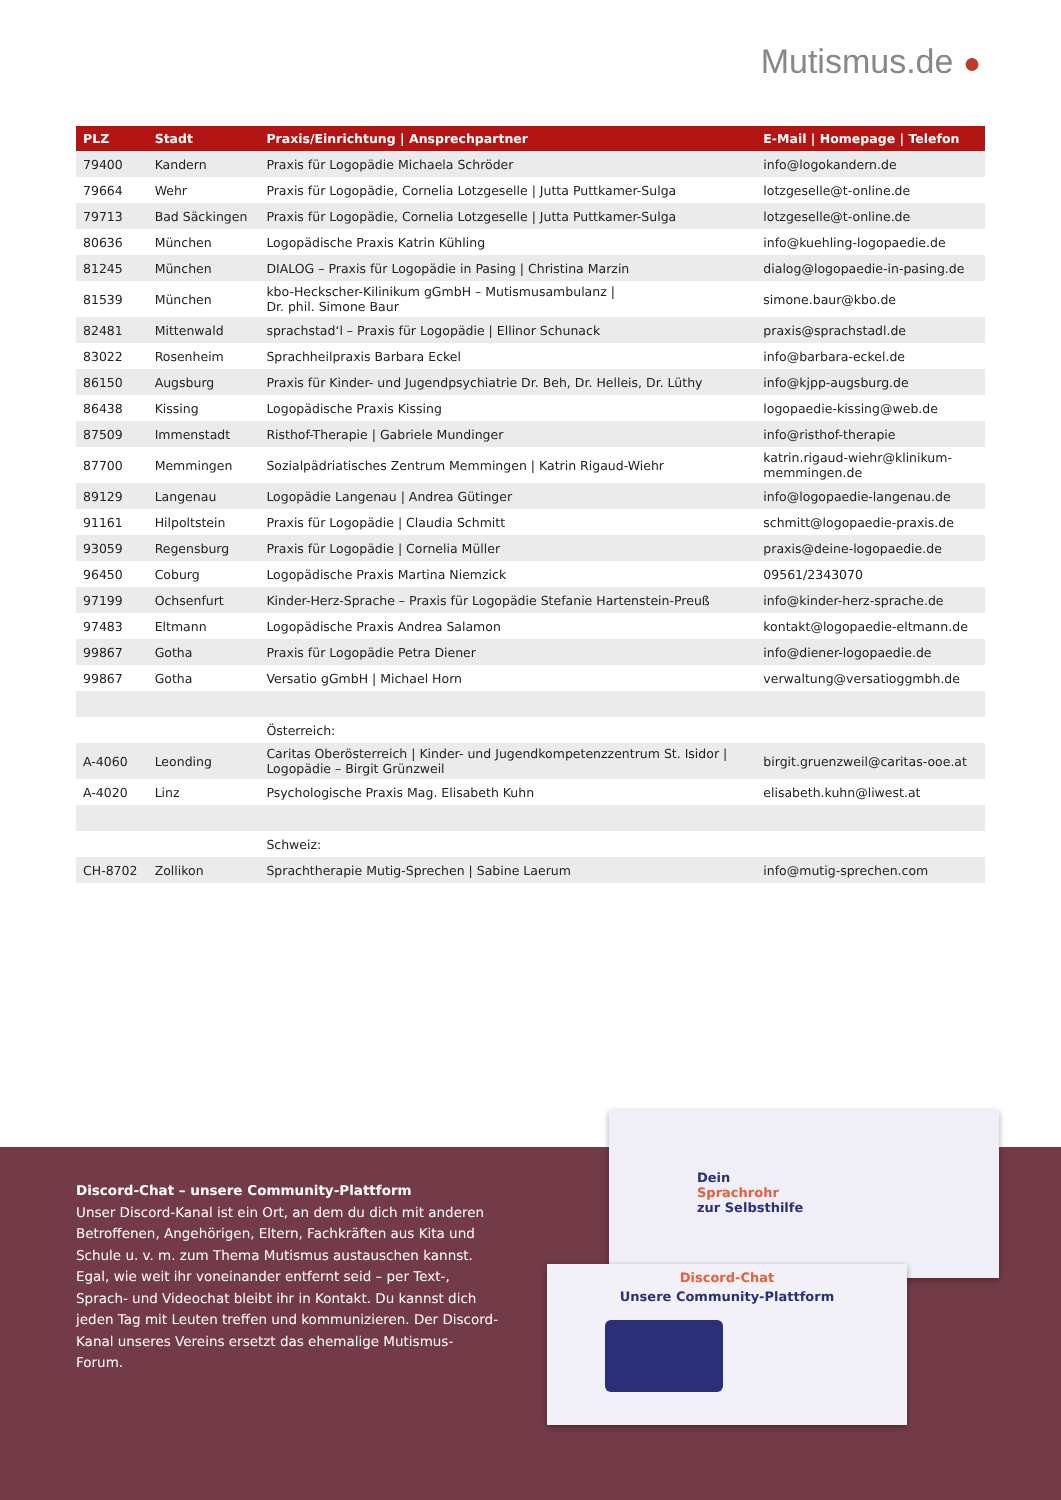Mutismus.de ●
| PLZ | Stadt | Praxis/Einrichtung / Ansprechpartner | E-Mail / Homepage / Telefon |
| --- | --- | --- | --- |
| 79400 | Kandern | Praxis für Logopädie Michaela Schröder | info@logokandern.de |
| 79664 | Wehr | Praxis für Logopädie, Cornelia Lotzgeselle / Jutta Puttkamer-Sulga | lotzgeselle@t-online.de |
| 79713 | Bad Säckingen | Praxis für Logopädie, Cornelia Lotzgeselle / Jutta Puttkamer-Sulga | lotzgeselle@t-online.de |
| 80636 | München | Logopädische Praxis Katrin Kühling | info@kuehling-logopaedie.de |
| 81245 | München | DIALOG – Praxis für Logopädie in Pasing / Christina Marzin | dialog@logopaedie-in-pasing.de |
| 81539 | München | kbo-Heckscher-Kilinikum gGmbH – Mutismusambulanz / Dr. phil. Simone Baur | simone.baur@kbo.de |
| 82481 | Mittenwald | sprachstad‘l – Praxis für Logopädie / Ellinor Schunack | praxis@sprachstadl.de |
| 83022 | Rosenheim | Sprachheilpraxis Barbara Eckel | info@barbara-eckel.de |
| 86150 | Augsburg | Praxis für Kinder- und Jugendpsychiatrie Dr. Beh, Dr. Helleis, Dr. Lüthy | info@kjpp-augsburg.de |
| 86438 | Kissing | Logopädische Praxis Kissing | logopaedie-kissing@web.de |
| 87509 | Immenstadt | Risthof-Therapie / Gabriele Mundinger | info@risthof-therapie |
| 87700 | Memmingen | Sozialpädriatisches Zentrum Memmingen / Katrin Rigaud-Wiehr | katrin.rigaud-wiehr@klinikum- memmingen.de |
| 89129 | Langenau | Logopädie Langenau / Andrea Gütinger | info@logopaedie-langenau.de |
| 91161 | Hilpoltstein | Praxis für Logopädie / Claudia Schmitt | schmitt@logopaedie-praxis.de |
| 93059 | Regensburg | Praxis für Logopädie / Cornelia Müller | praxis@deine-logopaedie.de |
| 96450 | Coburg | Logopädische Praxis Martina Niemzick | 09561/2343070 |
| 97199 | Ochsenfurt | Kinder-Herz-Sprache – Praxis für Logopädie Stefanie Hartenstein-Preuß | info@kinder-herz-sprache.de |
| 97483 | Eltmann | Logopädische Praxis Andrea Salamon | kontakt@logopaedie-eltmann.de |
| 99867 | Gotha | Praxis für Logopädie Petra Diener | info@diener-logopaedie.de |
| 99867 | Gotha | Versatio gGmbH / Michael Horn | verwaltung@versatioggmbh.de |
| | | Österreich: | |
| A-4060 | Leonding | Caritas Oberösterreich / Kinder- und Jugendkompetenzzentrum St. Isidor / Logopädie – Birgit Grünzweil | birgit.gruenzweil@caritas-ooe.at |
| A-4020 | Linz | Psychologische Praxis Mag. Elisabeth Kuhn | elisabeth.kuhn@liwest.at |
| | | Schweiz: | |
| CH-8702 | Zollikon | Sprachtherapie Mutig-Sprechen / Sabine Laerum | info@mutig-sprechen.com |
Discord-Chat – unsere Community-Plattform
Unser Discord-Kanal ist ein Ort, an dem du dich mit anderen Betroffenen, Angehörigen, Eltern, Fachkräften aus Kita und Schule u. v. m. zum Thema Mutismus austauschen kannst. Egal, wie weit ihr voneinander entfernt seid – per Text-, Sprach- und Videochat bleibt ihr in Kontakt. Du kannst dich jeden Tag mit Leuten treffen und kommunizieren. Der Discord-Kanal unseres Vereins ersetzt das ehemalige Mutismus-Forum.
Dein
Sprachrohr
zur Selbsthilfe
Discord-Chat
Unsere Community-Plattform